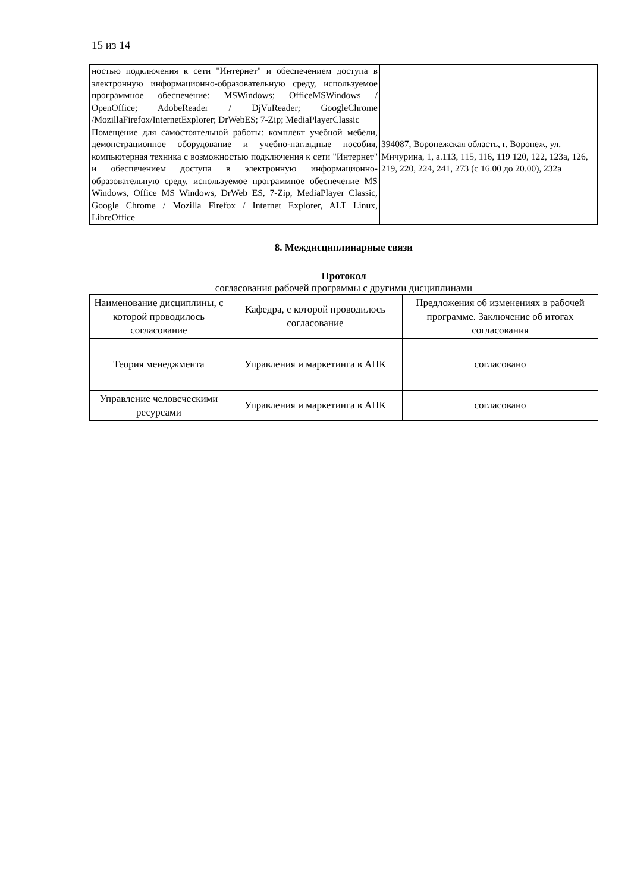15 из 14
| ностью подключения к сети "Интернет" и обеспечением доступа в электронную информационно-образовательную среду, используемое программное обеспечение: MSWindows; OfficeMSWindows / OpenOffice; AdobeReader / DjVuReader; GoogleChrome /MozillaFirefox/InternetExplorer; DrWebES; 7-Zip; MediaPlayerClassic Помещение для самостоятельной работы: комплект учебной мебели, демонстрационное оборудование и учебно-наглядные пособия, компьютерная техника с возможностью подключения к сети "Интернет" и обеспечением доступа в электронную информационно-образовательную среду, используемое программное обеспечение MS Windows, Office MS Windows, DrWeb ES, 7-Zip, MediaPlayer Classic, Google Chrome / Mozilla Firefox / Internet Explorer, ALT Linux, LibreOffice | 394087, Воронежская область, г. Воронеж, ул. Мичурина, 1, а.113, 115, 116, 119 120, 122, 123а, 126, 219, 220, 224, 241, 273 (с 16.00 до 20.00), 232а |
8. Междисциплинарные связи
Протокол
согласования рабочей программы с другими дисциплинами
| Наименование дисциплины, с которой проводилось согласование | Кафедра, с которой проводилось согласование | Предложения об изменениях в рабочей программе. Заключение об итогах согласования |
| --- | --- | --- |
| Теория менеджмента | Управления и маркетинга в АПК | согласовано |
| Управление человеческими ресурсами | Управления и маркетинга в АПК | согласовано |